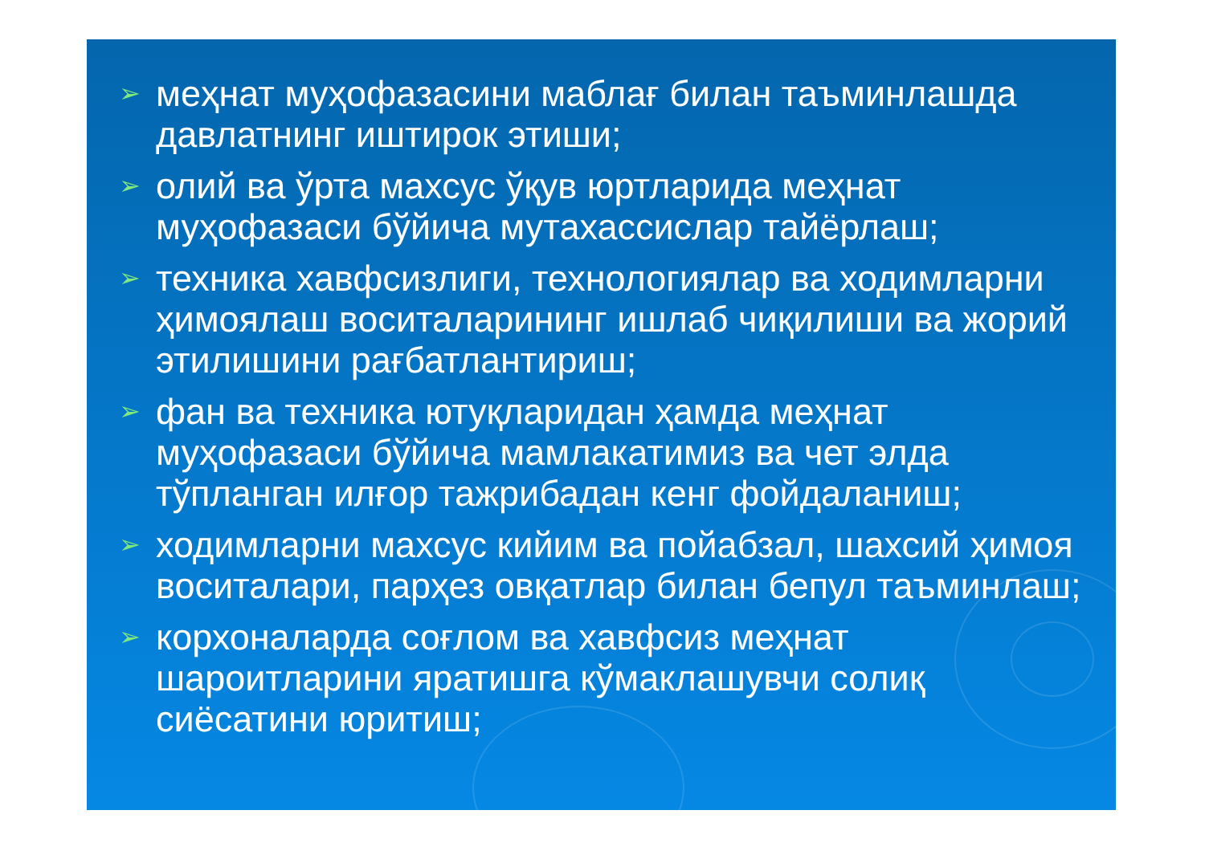➢ меҳнат муҳофазасини маблағ билан таъминлашда давлатнинг иштирок этиши;
➢ олий ва ўрта махсус ўқув юртларида меҳнат муҳофазаси бўйича мутахассислар тайёрлаш;
➢ техника хавфсизлиги, технологиялар ва ходимларни ҳимоялаш воситаларининг ишлаб чиқилиши ва жорий этилишини рағбатлантириш;
➢ фан ва техника ютуқларидан ҳамда меҳнат муҳофазаси бўйича мамлакатимиз ва чет элда тўпланган илғор тажрибадан кенг фойдаланиш;
➢ ходимларни махсус кийим ва пойабзал, шахсий ҳимоя воситалари, парҳез овқатлар билан бепул таъминлаш;
➢ корхоналарда соғлом ва хавфсиз меҳнат шароитларини яратишга кўмаклашувчи солиқ сиёсатини юритиш;